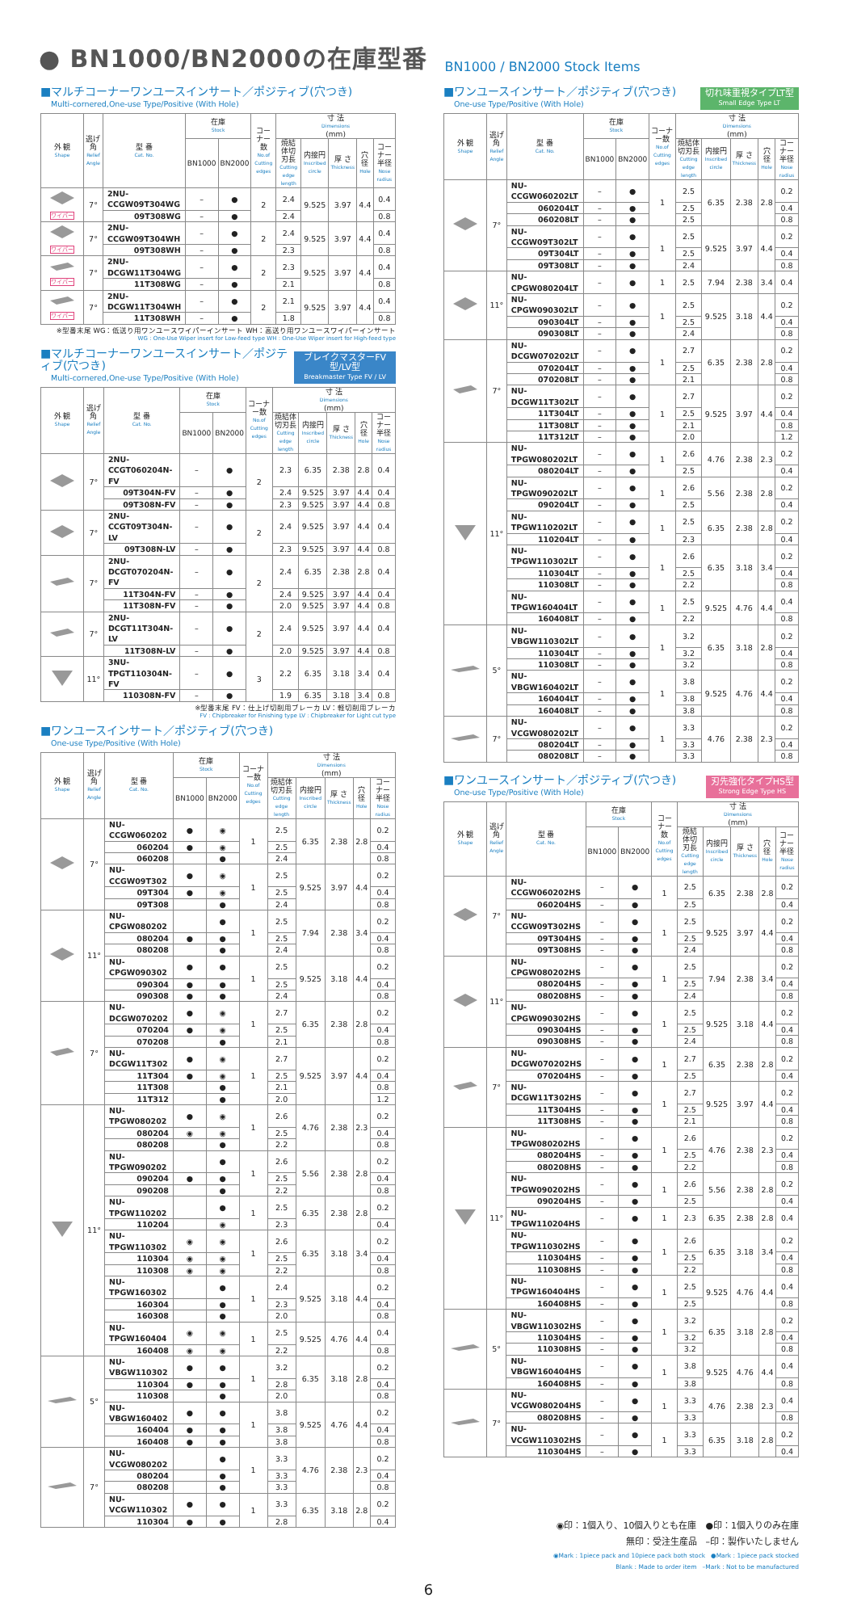● BN1000/BN2000の在庫型番
BN1000 / BN2000 Stock Items
■マルチコーナーワンユースインサート／ポジティブ(穴つき)
Multi-cornered,One-use Type/Positive (With Hole)
| 外 観 Shape | 逃げ角 Relief Angle | 型 番 Cat. No. | 在庫 Stock | | コーナー数 No.of Cutting edges | 寸 法 Dimensions (mm) | | | | |
| --- | --- | --- | --- | --- | --- | --- | --- | --- | --- | --- |
| | | | BN1000 | BN2000 | | 焼結体切刃長 Cutting edge length | 内接円 Inscribed circle | 厚 さ Thickness | 穴 径 Hole | コーナー半径 Nose radius |
| ワイパー | 7° | 2NU-CCGW09T304WG | – | ● | 2 | 2.4 | 9.525 | 3.97 | 4.4 | 0.4 |
| | | 09T308WG | – | ● | | 2.4 | | | | 0.8 |
| ワイパー | 7° | 2NU-CCGW09T304WH | – | ● | 2 | 2.4 | 9.525 | 3.97 | 4.4 | 0.4 |
| | | 09T308WH | – | ● | | 2.3 | | | | 0.8 |
| ワイパー | 7° | 2NU-DCGW11T304WG | – | ● | 2 | 2.3 | 9.525 | 3.97 | 4.4 | 0.4 |
| | | 11T308WG | – | ● | | 2.1 | | | | 0.8 |
| ワイパー | 7° | 2NU-DCGW11T304WH | – | ● | 2 | 2.1 | 9.525 | 3.97 | 4.4 | 0.4 |
| | | 11T308WH | – | ● | | 1.8 | | | | 0.8 |
※型番末尾 WG：低送り用ワンユースワイパーインサート WH：高送り用ワンユースワイパーインサート
WG : One-Use Wiper insert for Low-feed type WH : One-Use Wiper insert for High-feed type
■マルチコーナーワンユースインサート／ポジティブ(穴つき)
Multi-cornered,One-use Type/Positive (With Hole)
ブレイクマスターFV型/LV型
Breakmaster Type FV / LV
| 外 観 Shape | 逃げ角 Relief Angle | 型 番 Cat. No. | 在庫 Stock | | コーナー数 No.of Cutting edges | 寸 法 Dimensions (mm) | | | | |
| --- | --- | --- | --- | --- | --- | --- | --- | --- | --- | --- |
| | | | BN1000 | BN2000 | | 焼結体切刃長 Cutting edge length | 内接円 Inscribed circle | 厚 さ Thickness | 穴 径 Hole | コーナー半径 Nose radius |
| | 7° | 2NU-CCGT060204N-FV | – | ● | 2 | 2.3 | 6.35 | 2.38 | 2.8 | 0.4 |
| | | 09T304N-FV | – | ● | | 2.4 | 9.525 | 3.97 | 4.4 | 0.4 |
| | | 09T308N-FV | – | ● | | 2.3 | 9.525 | 3.97 | 4.4 | 0.8 |
| | 7° | 2NU-CCGT09T304N-LV | – | ● | 2 | 2.4 | 9.525 | 3.97 | 4.4 | 0.4 |
| | | 09T308N-LV | – | ● | | 2.3 | 9.525 | 3.97 | 4.4 | 0.8 |
| | 7° | 2NU-DCGT070204N-FV | – | ● | 2 | 2.4 | 6.35 | 2.38 | 2.8 | 0.4 |
| | | 11T304N-FV | – | ● | | 2.4 | 9.525 | 3.97 | 4.4 | 0.4 |
| | | 11T308N-FV | – | ● | | 2.0 | 9.525 | 3.97 | 4.4 | 0.8 |
| | 7° | 2NU-DCGT11T304N-LV | – | ● | 2 | 2.4 | 9.525 | 3.97 | 4.4 | 0.4 |
| | | 11T308N-LV | – | ● | | 2.0 | 9.525 | 3.97 | 4.4 | 0.8 |
| | 11° | 3NU-TPGT110304N-FV | – | ● | 3 | 2.2 | 6.35 | 3.18 | 3.4 | 0.4 |
| | | 110308N-FV | – | ● | | 1.9 | 6.35 | 3.18 | 3.4 | 0.8 |
※型番末尾 FV：仕上げ切削用ブレーカ LV：軽切削用ブレーカ
FV : Chipbreaker for Finishing type LV : Chipbreaker for Light cut type
■ワンユースインサート／ポジティブ(穴つき)
One-use Type/Positive (With Hole)
| 外 観 Shape | 逃げ角 Relief Angle | 型 番 Cat. No. | 在庫 Stock | | コーナー数 No.of Cutting edges | 寸 法 Dimensions (mm) | | | | |
| --- | --- | --- | --- | --- | --- | --- | --- | --- | --- | --- |
| | | | BN1000 | BN2000 | | 焼結体切刃長 Cutting edge length | 内接円 Inscribed circle | 厚 さ Thickness | 穴 径 Hole | コーナー半径 Nose radius |
| | 7° | NU-CCGW060202 | ● | ◉ | 1 | 2.5 | 6.35 | 2.38 | 2.8 | 0.2 |
| | | 060204 | ● | ◉ | | 2.5 | | | | 0.4 |
| | | 060208 | | ● | | 2.4 | | | | 0.8 |
| | | NU-CCGW09T302 | ● | ◉ | 1 | 2.5 | 9.525 | 3.97 | 4.4 | 0.2 |
| | | 09T304 | ● | ◉ | | 2.5 | | | | 0.4 |
| | | 09T308 | | ● | | 2.4 | | | | 0.8 |
| | 11° | NU-CPGW080202 | | ● | 1 | 2.5 | 7.94 | 2.38 | 3.4 | 0.2 |
| | | 080204 | ● | ● | | 2.5 | | | | 0.4 |
| | | 080208 | | ● | | 2.4 | | | | 0.8 |
| | | NU-CPGW090302 | ● | ● | 1 | 2.5 | 9.525 | 3.18 | 4.4 | 0.2 |
| | | 090304 | ● | ● | | 2.5 | | | | 0.4 |
| | | 090308 | ● | ● | | 2.4 | | | | 0.8 |
| | 7° | NU-DCGW070202 | ● | ◉ | 1 | 2.7 | 6.35 | 2.38 | 2.8 | 0.2 |
| | | 070204 | ● | ◉ | | 2.5 | | | | 0.4 |
| | | 070208 | | ● | | 2.1 | | | | 0.8 |
| | | NU-DCGW11T302 | ● | ◉ | 1 | 2.7 | 9.525 | 3.97 | 4.4 | 0.2 |
| | | 11T304 | ● | ◉ | | 2.5 | | | | 0.4 |
| | | 11T308 | | ● | | 2.1 | | | | 0.8 |
| | | 11T312 | | ● | | 2.0 | | | | 1.2 |
| | 11° | NU-TPGW080202 | ● | ◉ | 1 | 2.6 | 4.76 | 2.38 | 2.3 | 0.2 |
| | | 080204 | ◉ | ◉ | | 2.5 | | | | 0.4 |
| | | 080208 | | ● | | 2.2 | | | | 0.8 |
| | | NU-TPGW090202 | | ● | 1 | 2.6 | 5.56 | 2.38 | 2.8 | 0.2 |
| | | 090204 | ● | ● | | 2.5 | | | | 0.4 |
| | | 090208 | | ● | | 2.2 | | | | 0.8 |
| | | NU-TPGW110202 | | ● | 1 | 2.5 | 6.35 | 2.38 | 2.8 | 0.2 |
| | | 110204 | | ◉ | | 2.3 | | | | 0.4 |
| | | NU-TPGW110302 | ◉ | ◉ | 1 | 2.6 | 6.35 | 3.18 | 3.4 | 0.2 |
| | | 110304 | ◉ | ◉ | | 2.5 | | | | 0.4 |
| | | 110308 | ◉ | ◉ | | 2.2 | | | | 0.8 |
| | | NU-TPGW160302 | | ● | 1 | 2.4 | 9.525 | 3.18 | 4.4 | 0.2 |
| | | 160304 | | ● | | 2.3 | | | | 0.4 |
| | | 160308 | | ● | | 2.0 | | | | 0.8 |
| | | NU-TPGW160404 | ◉ | ◉ | 1 | 2.5 | 9.525 | 4.76 | 4.4 | 0.4 |
| | | 160408 | ◉ | ◉ | | 2.2 | | | | 0.8 |
| | 5° | NU-VBGW110302 | ● | ● | 1 | 3.2 | 6.35 | 3.18 | 2.8 | 0.2 |
| | | 110304 | ● | ● | | 2.8 | | | | 0.4 |
| | | 110308 | | ● | | 2.0 | | | | 0.8 |
| | | NU-VBGW160402 | ● | ● | 1 | 3.8 | 9.525 | 4.76 | 4.4 | 0.2 |
| | | 160404 | ● | ● | | 3.8 | | | | 0.4 |
| | | 160408 | ● | ● | | 3.8 | | | | 0.8 |
| | 7° | NU-VCGW080202 | | ● | 1 | 3.3 | 4.76 | 2.38 | 2.3 | 0.2 |
| | | 080204 | | ● | | 3.3 | | | | 0.4 |
| | | 080208 | | ● | | 3.3 | | | | 0.8 |
| | | NU-VCGW110302 | ● | ● | 1 | 3.3 | 6.35 | 3.18 | 2.8 | 0.2 |
| | | 110304 | ● | ● | | 2.8 | | | | 0.4 |
■ワンユースインサート／ポジティブ(穴つき)
One-use Type/Positive (With Hole)
切れ味重視タイプLT型
Small Edge Type LT
| 外 観 Shape | 逃げ角 Relief Angle | 型 番 Cat. No. | 在庫 Stock | | コーナー数 No.of Cutting edges | 寸 法 Dimensions (mm) | | | | |
| --- | --- | --- | --- | --- | --- | --- | --- | --- | --- | --- |
| | | | BN1000 | BN2000 | | 焼結体切刃長 Cutting edge length | 内接円 Inscribed circle | 厚 さ Thickness | 穴 径 Hole | コーナー半径 Nose radius |
| | 7° | NU-CCGW060202LT | – | ● | 1 | 2.5 | 6.35 | 2.38 | 2.8 | 0.2 |
| | | 060204LT | – | ● | | 2.5 | | | | 0.4 |
| | | 060208LT | – | ● | | 2.5 | | | | 0.8 |
| | | NU-CCGW09T302LT | – | ● | 1 | 2.5 | 9.525 | 3.97 | 4.4 | 0.2 |
| | | 09T304LT | – | ● | | 2.5 | | | | 0.4 |
| | | 09T308LT | – | ● | | 2.4 | | | | 0.8 |
| | 11° | NU-CPGW080204LT | – | ● | 1 | 2.5 | 7.94 | 2.38 | 3.4 | 0.4 |
| | | NU-CPGW090302LT | – | ● | 1 | 2.5 | 9.525 | 3.18 | 4.4 | 0.2 |
| | | 090304LT | – | ● | | 2.5 | | | | 0.4 |
| | | 090308LT | – | ● | | 2.4 | | | | 0.8 |
| | 7° | NU-DCGW070202LT | – | ● | 1 | 2.7 | 6.35 | 2.38 | 2.8 | 0.2 |
| | | 070204LT | – | ● | | 2.5 | | | | 0.4 |
| | | 070208LT | – | ● | | 2.1 | | | | 0.8 |
| | | NU-DCGW11T302LT | – | ● | 1 | 2.7 | 9.525 | 3.97 | 4.4 | 0.2 |
| | | 11T304LT | – | ● | | 2.5 | | | | 0.4 |
| | | 11T308LT | – | ● | | 2.1 | | | | 0.8 |
| | | 11T312LT | – | ● | | 2.0 | | | | 1.2 |
| | 11° | NU-TPGW080202LT | – | ● | 1 | 2.6 | 4.76 | 2.38 | 2.3 | 0.2 |
| | | 080204LT | – | ● | | 2.5 | | | | 0.4 |
| | | NU-TPGW090202LT | – | ● | 1 | 2.6 | 5.56 | 2.38 | 2.8 | 0.2 |
| | | 090204LT | – | ● | | 2.5 | | | | 0.4 |
| | | NU-TPGW110202LT | – | ● | 1 | 2.5 | 6.35 | 2.38 | 2.8 | 0.2 |
| | | 110204LT | – | ● | | 2.3 | | | | 0.4 |
| | | NU-TPGW110302LT | – | ● | 1 | 2.6 | 6.35 | 3.18 | 3.4 | 0.2 |
| | | 110304LT | – | ● | | 2.5 | | | | 0.4 |
| | | 110308LT | – | ● | | 2.2 | | | | 0.8 |
| | | NU-TPGW160404LT | – | ● | 1 | 2.5 | 9.525 | 4.76 | 4.4 | 0.4 |
| | | 160408LT | – | ● | | 2.2 | | | | 0.8 |
| | 5° | NU-VBGW110302LT | – | ● | 1 | 3.2 | 6.35 | 3.18 | 2.8 | 0.2 |
| | | 110304LT | – | ● | | 3.2 | | | | 0.4 |
| | | 110308LT | – | ● | | 3.2 | | | | 0.8 |
| | | NU-VBGW160402LT | – | ● | 1 | 3.8 | 9.525 | 4.76 | 4.4 | 0.2 |
| | | 160404LT | – | ● | | 3.8 | | | | 0.4 |
| | | 160408LT | – | ● | | 3.8 | | | | 0.8 |
| | 7° | NU-VCGW080202LT | – | ● | 1 | 3.3 | 4.76 | 2.38 | 2.3 | 0.2 |
| | | 080204LT | – | ● | | 3.3 | | | | 0.4 |
| | | 080208LT | – | ● | | 3.3 | | | | 0.8 |
■ワンユースインサート／ポジティブ(穴つき)
One-use Type/Positive (With Hole)
刃先強化タイプHS型
Strong Edge Type HS
| 外 観 Shape | 逃げ角 Relief Angle | 型 番 Cat. No. | 在庫 Stock | | コーナー数 No.of Cutting edges | 寸 法 Dimensions (mm) | | | | |
| --- | --- | --- | --- | --- | --- | --- | --- | --- | --- | --- |
| | | | BN1000 | BN2000 | | 焼結体切刃長 Cutting edge length | 内接円 Inscribed circle | 厚 さ Thickness | 穴 径 Hole | コーナー半径 Nose radius |
| | 7° | NU-CCGW060202HS | – | ● | 1 | 2.5 | 6.35 | 2.38 | 2.8 | 0.2 |
| | | 060204HS | – | ● | | 2.5 | | | | 0.4 |
| | | NU-CCGW09T302HS | – | ● | 1 | 2.5 | 9.525 | 3.97 | 4.4 | 0.2 |
| | | 09T304HS | – | ● | | 2.5 | | | | 0.4 |
| | | 09T308HS | – | ● | | 2.4 | | | | 0.8 |
| | 11° | NU-CPGW080202HS | – | ● | 1 | 2.5 | 7.94 | 2.38 | 3.4 | 0.2 |
| | | 080204HS | – | ● | | 2.5 | | | | 0.4 |
| | | 080208HS | – | ● | | 2.4 | | | | 0.8 |
| | | NU-CPGW090302HS | – | ● | 1 | 2.5 | 9.525 | 3.18 | 4.4 | 0.2 |
| | | 090304HS | – | ● | | 2.5 | | | | 0.4 |
| | | 090308HS | – | ● | | 2.4 | | | | 0.8 |
| | 7° | NU-DCGW070202HS | – | ● | 1 | 2.7 | 6.35 | 2.38 | 2.8 | 0.2 |
| | | 070204HS | – | ● | | 2.5 | | | | 0.4 |
| | | NU-DCGW11T302HS | – | ● | 1 | 2.7 | 9.525 | 3.97 | 4.4 | 0.2 |
| | | 11T304HS | – | ● | | 2.5 | | | | 0.4 |
| | | 11T308HS | – | ● | | 2.1 | | | | 0.8 |
| | 11° | NU-TPGW080202HS | – | ● | 1 | 2.6 | 4.76 | 2.38 | 2.3 | 0.2 |
| | | 080204HS | – | ● | | 2.5 | | | | 0.4 |
| | | 080208HS | – | ● | | 2.2 | | | | 0.8 |
| | | NU-TPGW090202HS | – | ● | 1 | 2.6 | 5.56 | 2.38 | 2.8 | 0.2 |
| | | 090204HS | – | ● | | 2.5 | | | | 0.4 |
| | | NU-TPGW110204HS | – | ● | 1 | 2.3 | 6.35 | 2.38 | 2.8 | 0.4 |
| | | NU-TPGW110302HS | – | ● | 1 | 2.6 | 6.35 | 3.18 | 3.4 | 0.2 |
| | | 110304HS | – | ● | | 2.5 | | | | 0.4 |
| | | 110308HS | – | ● | | 2.2 | | | | 0.8 |
| | | NU-TPGW160404HS | – | ● | 1 | 2.5 | 9.525 | 4.76 | 4.4 | 0.4 |
| | | 160408HS | – | ● | | 2.5 | | | | 0.8 |
| | 5° | NU-VBGW110302HS | – | ● | 1 | 3.2 | 6.35 | 3.18 | 2.8 | 0.2 |
| | | 110304HS | – | ● | | 3.2 | | | | 0.4 |
| | | 110308HS | – | ● | | 3.2 | | | | 0.8 |
| | | NU-VBGW160404HS | – | ● | 1 | 3.8 | 9.525 | 4.76 | 4.4 | 0.4 |
| | | 160408HS | – | ● | | 3.8 | | | | 0.8 |
| | 7° | NU-VCGW080204HS | – | ● | 1 | 3.3 | 4.76 | 2.38 | 2.3 | 0.4 |
| | | 080208HS | – | ● | | 3.3 | | | | 0.8 |
| | | NU-VCGW110302HS | – | ● | 1 | 3.3 | 6.35 | 3.18 | 2.8 | 0.2 |
| | | 110304HS | – | ● | | 3.3 | | | | 0.4 |
◉印：1個入り、10個入りとも在庫　●印：1個入りのみ在庫
無印：受注生産品　–印：製作いたしません
◉Mark : 1piece pack and 10piece pack both stock　●Mark : 1piece pack stocked
Blank : Made to order item　–Mark : Not to be manufactured
6